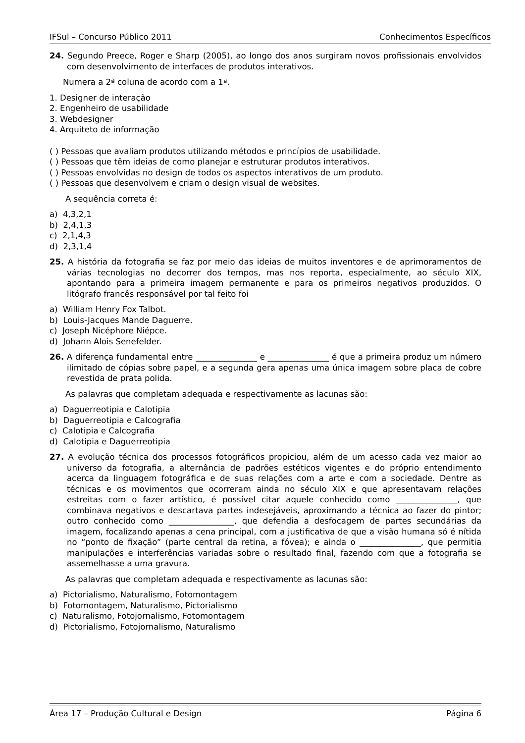IFSul – Concurso Público 2011 Conhecimentos Específicos
24. Segundo Preece, Roger e Sharp (2005), ao longo dos anos surgiram novos profissionais envolvidos com desenvolvimento de interfaces de produtos interativos.
Numera a 2ª coluna de acordo com a 1ª.
1. Designer de interação
2. Engenheiro de usabilidade
3. Webdesigner
4. Arquiteto de informação
( ) Pessoas que avaliam produtos utilizando métodos e princípios de usabilidade.
( ) Pessoas que têm ideias de como planejar e estruturar produtos interativos.
( ) Pessoas envolvidas no design de todos os aspectos interativos de um produto.
( ) Pessoas que desenvolvem e criam o design visual de websites.
A sequência correta é:
a) 4,3,2,1
b) 2,4,1,3
c) 2,1,4,3
d) 2,3,1,4
25. A história da fotografia se faz por meio das ideias de muitos inventores e de aprimoramentos de várias tecnologias no decorrer dos tempos, mas nos reporta, especialmente, ao século XIX, apontando para a primeira imagem permanente e para os primeiros negativos produzidos. O litógrafo francês responsável por tal feito foi
a) William Henry Fox Talbot.
b) Louis-Jacques Mande Daguerre.
c) Joseph Nicéphore Niépce.
d) Johann Alois Senefelder.
26. A diferença fundamental entre _______________ e _______________ é que a primeira produz um número ilimitado de cópias sobre papel, e a segunda gera apenas uma única imagem sobre placa de cobre revestida de prata polida.
As palavras que completam adequada e respectivamente as lacunas são:
a) Daguerreotipia e Calotipia
b) Daguerreotipia e Calcografia
c) Calotipia e Calcografia
d) Calotipia e Daguerreotipia
27. A evolução técnica dos processos fotográficos propiciou, além de um acesso cada vez maior ao universo da fotografia, a alternância de padrões estéticos vigentes e do próprio entendimento acerca da linguagem fotográfica e de suas relações com a arte e com a sociedade. Dentre as técnicas e os movimentos que ocorreram ainda no século XIX e que apresentavam relações estreitas com o fazer artístico, é possível citar aquele conhecido como _______________, que combinava negativos e descartava partes indesejáveis, aproximando a técnica ao fazer do pintor; outro conhecido como ________________, que defendia a desfocagem de partes secundárias da imagem, focalizando apenas a cena principal, com a justificativa de que a visão humana só é nítida no “ponto de fixação” (parte central da retina, a fóvea); e ainda o _______________, que permitia manipulações e interferências variadas sobre o resultado final, fazendo com que a fotografia se assemelhasse a uma gravura.
As palavras que completam adequada e respectivamente as lacunas são:
a) Pictorialismo, Naturalismo, Fotomontagem
b) Fotomontagem, Naturalismo, Pictorialismo
c) Naturalismo, Fotojornalismo, Fotomontagem
d) Pictorialismo, Fotojornalismo, Naturalismo
Área 17 – Produção Cultural e Design Página 6